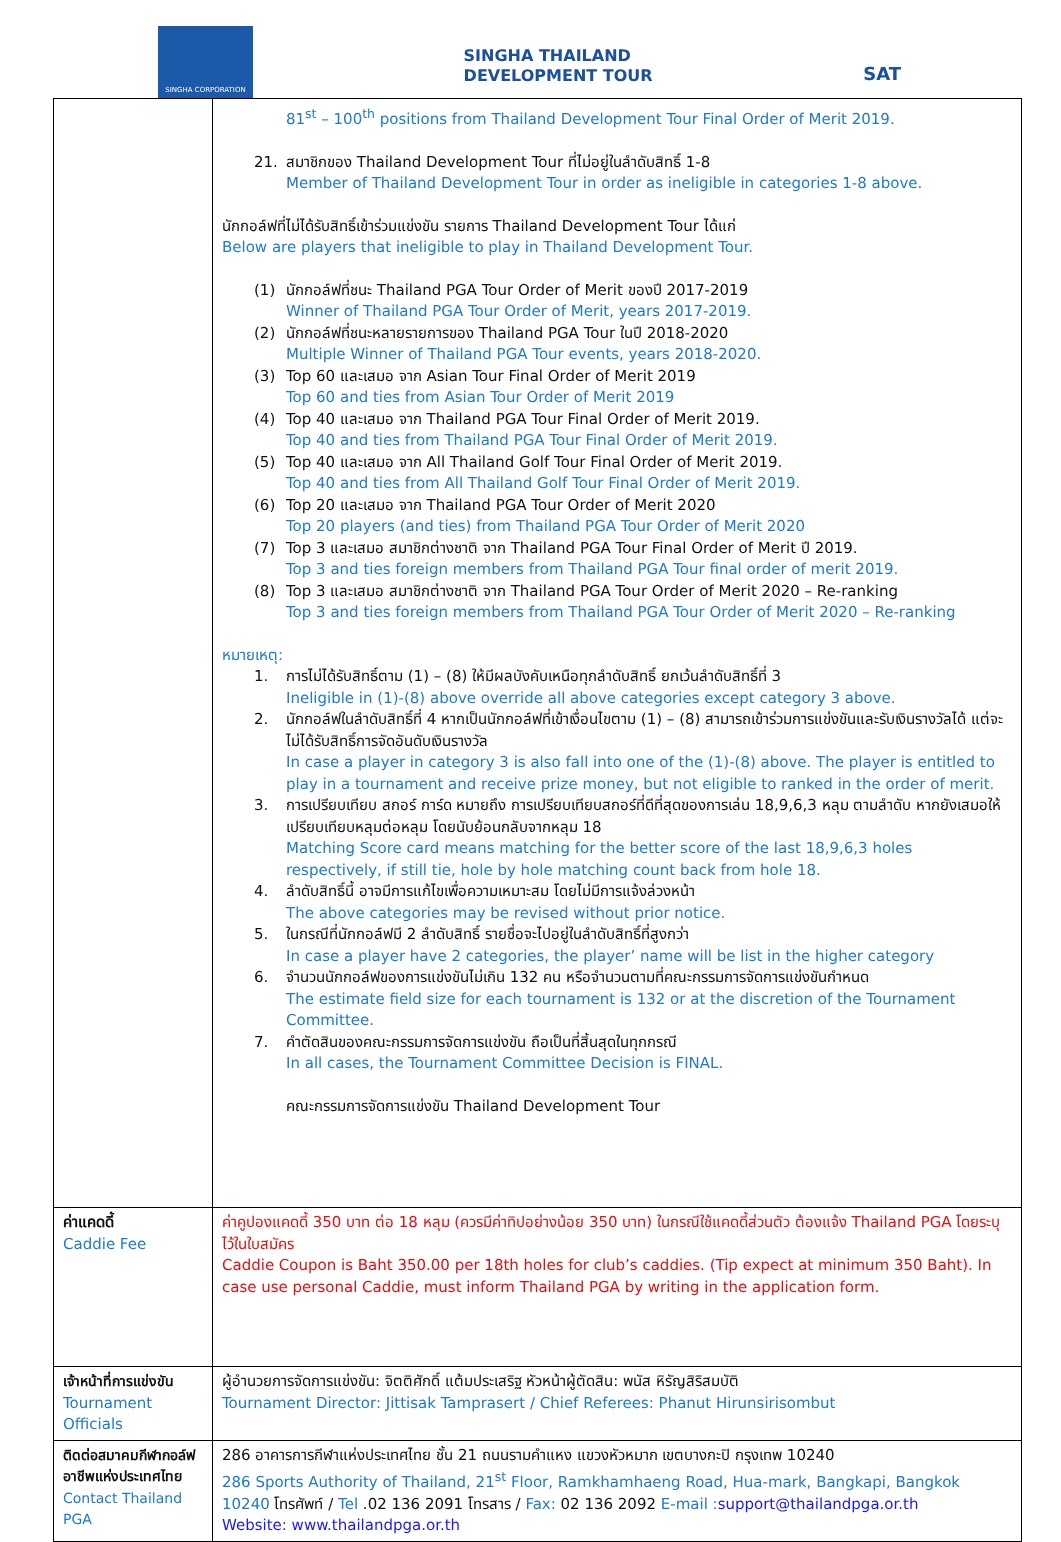SINGHA CORPORATION
SINGHA THAILAND
DEVELOPMENT TOUR
SAT
| | 81<sup>st</sup> – 100<sup>th</sup> positions from Thailand Development Tour Final Order of Merit 2019. 21. สมาชิกของ Thailand Development Tour ที่ไม่อยู่ในลำดับสิทธิ์ 1-8 Member of Thailand Development Tour in order as ineligible in categories 1-8 above. นักกอล์ฟที่ไม่ได้รับสิทธิ์เข้าร่วมแข่งขัน รายการ Thailand Development Tour ได้แก่ Below are players that ineligible to play in Thailand Development Tour. (1) นักกอล์ฟที่ชนะ Thailand PGA Tour Order of Merit ของปี 2017-2019 Winner of Thailand PGA Tour Order of Merit, years 2017-2019. (2) นักกอล์ฟที่ชนะหลายรายการของ Thailand PGA Tour ในปี 2018-2020 Multiple Winner of Thailand PGA Tour events, years 2018-2020. (3) Top 60 และเสมอ จาก Asian Tour Final Order of Merit 2019 Top 60 and ties from Asian Tour Order of Merit 2019 (4) Top 40 และเสมอ จาก Thailand PGA Tour Final Order of Merit 2019. Top 40 and ties from Thailand PGA Tour Final Order of Merit 2019. (5) Top 40 และเสมอ จาก All Thailand Golf Tour Final Order of Merit 2019. Top 40 and ties from All Thailand Golf Tour Final Order of Merit 2019. (6) Top 20 และเสมอ จาก Thailand PGA Tour Order of Merit 2020 Top 20 players (and ties) from Thailand PGA Tour Order of Merit 2020 (7) Top 3 และเสมอ สมาชิกต่างชาติ จาก Thailand PGA Tour Final Order of Merit ปี 2019. Top 3 and ties foreign members from Thailand PGA Tour final order of merit 2019. (8) Top 3 และเสมอ สมาชิกต่างชาติ จาก Thailand PGA Tour Order of Merit 2020 – Re-ranking Top 3 and ties foreign members from Thailand PGA Tour Order of Merit 2020 – Re-ranking หมายเหตุ: 1. การไม่ได้รับสิทธิ์ตาม (1) – (8) ให้มีผลบังคับเหนือทุกลำดับสิทธิ์ ยกเว้นลำดับสิทธิ์ที่ 3 Ineligible in (1)-(8) above override all above categories except category 3 above. 2. นักกอล์ฟในลำดับสิทธิ์ที่ 4 หากเป็นนักกอล์ฟที่เข้าเงื่อนไขตาม (1) – (8) สามารถเข้าร่วมการแข่งขันและรับเงินรางวัลได้ แต่จะไม่ได้รับสิทธิ์การจัดอันดับเงินรางวัล In case a player in category 3 is also fall into one of the (1)-(8) above. The player is entitled to play in a tournament and receive prize money, but not eligible to ranked in the order of merit. 3. การเปรียบเทียบ สกอร์ การ์ด หมายถึง การเปรียบเทียบสกอร์ที่ดีที่สุดของการเล่น 18,9,6,3 หลุม ตามลำดับ หากยังเสมอให้เปรียบเทียบหลุมต่อหลุม โดยนับย้อนกลับจากหลุม 18 Matching Score card means matching for the better score of the last 18,9,6,3 holes respectively, if still tie, hole by hole matching count back from hole 18. 4. ลำดับสิทธิ์นี้ อาจมีการแก้ไขเพื่อความเหมาะสม โดยไม่มีการแจ้งล่วงหน้า The above categories may be revised without prior notice. 5. ในกรณีที่นักกอล์ฟมี 2 ลำดับสิทธิ์ รายชื่อจะไปอยู่ในลำดับสิทธิ์ที่สูงกว่า In case a player have 2 categories, the player’ name will be list in the higher category 6. จำนวนนักกอล์ฟของการแข่งขันไม่เกิน 132 คน หรือจำนวนตามที่คณะกรรมการจัดการแข่งขันกำหนด The estimate field size for each tournament is 132 or at the discretion of the Tournament Committee. 7. คำตัดสินของคณะกรรมการจัดการแข่งขัน ถือเป็นที่สิ้นสุดในทุกกรณี In all cases, the Tournament Committee Decision is FINAL. คณะกรรมการจัดการแข่งขัน Thailand Development Tour |
| ค่าแคดดี้ Caddie Fee | ค่าคูปองแคดดี้ 350 บาท ต่อ 18 หลุม (ควรมีค่าทิปอย่างน้อย 350 บาท) ในกรณีใช้แคดดี้ส่วนตัว ต้องแจ้ง Thailand PGA โดยระบุไว้ในใบสมัคร Caddie Coupon is Baht 350.00 per 18th holes for club’s caddies. (Tip expect at minimum 350 Baht). In case use personal Caddie, must inform Thailand PGA by writing in the application form. |
| เจ้าหน้าที่การแข่งขัน Tournament Officials | ผู้อำนวยการจัดการแข่งขัน: จิตติศักดิ์ แต้มประเสริฐ หัวหน้าผู้ตัดสิน: พนัส หิรัญสิริสมบัติ Tournament Director: Jittisak Tamprasert / Chief Referees: Phanut Hirunsirisombut |
| ติดต่อสมาคมกีฬากอล์ฟอาชีพแห่งประเทศไทย Contact Thailand PGA | 286 อาคารการกีฬาแห่งประเทศไทย ชั้น 21 ถนนรามคำแหง แขวงหัวหมาก เขตบางกะปิ กรุงเทพ 10240 286 Sports Authority of Thailand, 21<sup>st</sup> Floor, Ramkhamhaeng Road, Hua-mark, Bangkapi, Bangkok 10240 โทรศัพท์ / Tel .02 136 2091 โทรสาร / Fax: 02 136 2092 E-mail : support@thailandpga.or.th Website: www.thailandpga.or.th |